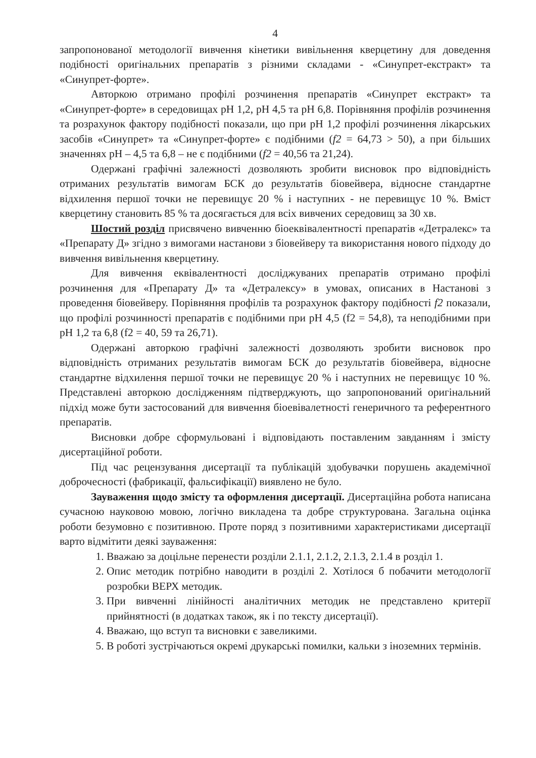4
запропонованої методології вивчення кінетики вивільнення кверцетину для доведення подібності оригінальних препаратів з різними складами - «Синупрет-екстракт» та «Синупрет-форте».
Авторкою отримано профілі розчинення препаратів «Синупрет екстракт» та «Синупрет-форте» в середовищах pH 1,2, pH 4,5 та pH 6,8. Порівняння профілів розчинення та розрахунок фактору подібності показали, що при pH 1,2 профілі розчинення лікарських засобів «Синупрет» та «Синупрет-форте» є подібними (f2 = 64,73 > 50), а при більших значеннях pH – 4,5 та 6,8 – не є подібними (f2 = 40,56 та 21,24).
Одержані графічні залежності дозволяють зробити висновок про відповідність отриманих результатів вимогам БСК до результатів біовейвера, відносне стандартне відхилення першої точки не перевищує 20 % і наступних - не перевищує 10 %. Вміст кверцетину становить 85 % та досягається для всіх вивчених середовищ за 30 хв.
Шостий розділ присвячено вивченню біоеквівалентності препаратів «Детралекс» та «Препарату Д» згідно з вимогами настанови з біовейверу та використання нового підходу до вивчення вивільнення кверцетину.
Для вивчення еквівалентності досліджуваних препаратів отримано профілі розчинення для «Препарату Д» та «Детралексу» в умовах, описаних в Настанові з проведення біовейверу. Порівняння профілів та розрахунок фактору подібності f2 показали, що профілі розчинності препаратів є подібними при pH 4,5 (f2 = 54,8), та неподібними при pH 1,2 та 6,8 (f2 = 40, 59 та 26,71).
Одержані авторкою графічні залежності дозволяють зробити висновок про відповідність отриманих результатів вимогам БСК до результатів біовейвера, відносне стандартне відхилення першої точки не перевищує 20 % і наступних не перевищує 10 %. Представлені авторкою дослідженням підтверджують, що запропонований оригінальний підхід може бути застосований для вивчення біоевівалетності генеричного та референтного препаратів.
Висновки добре сформульовані і відповідають поставленим завданням і змісту дисертаційної роботи.
Під час рецензування дисертації та публікацій здобувачки порушень академічної доброчесності (фабрикації, фальсифікації) виявлено не було.
Зауваження щодо змісту та оформлення дисертації. Дисертаційна робота написана сучасною науковою мовою, логічно викладена та добре структурована. Загальна оцінка роботи безумовно є позитивною. Проте поряд з позитивними характеристиками дисертації варто відмітити деякі зауваження:
1. Вважаю за доцільне перенести розділи 2.1.1, 2.1.2, 2.1.3, 2.1.4 в розділ 1.
2. Опис методик потрібно наводити в розділі 2. Хотілося б побачити методології розробки ВЕРХ методик.
3. При вивченні лінійності аналітичних методик не представлено критерії прийнятності (в додатках також, як і по тексту дисертації).
4. Вважаю, що вступ та висновки є завеликими.
5. В роботі зустрічаються окремі друкарські помилки, кальки з іноземних термінів.